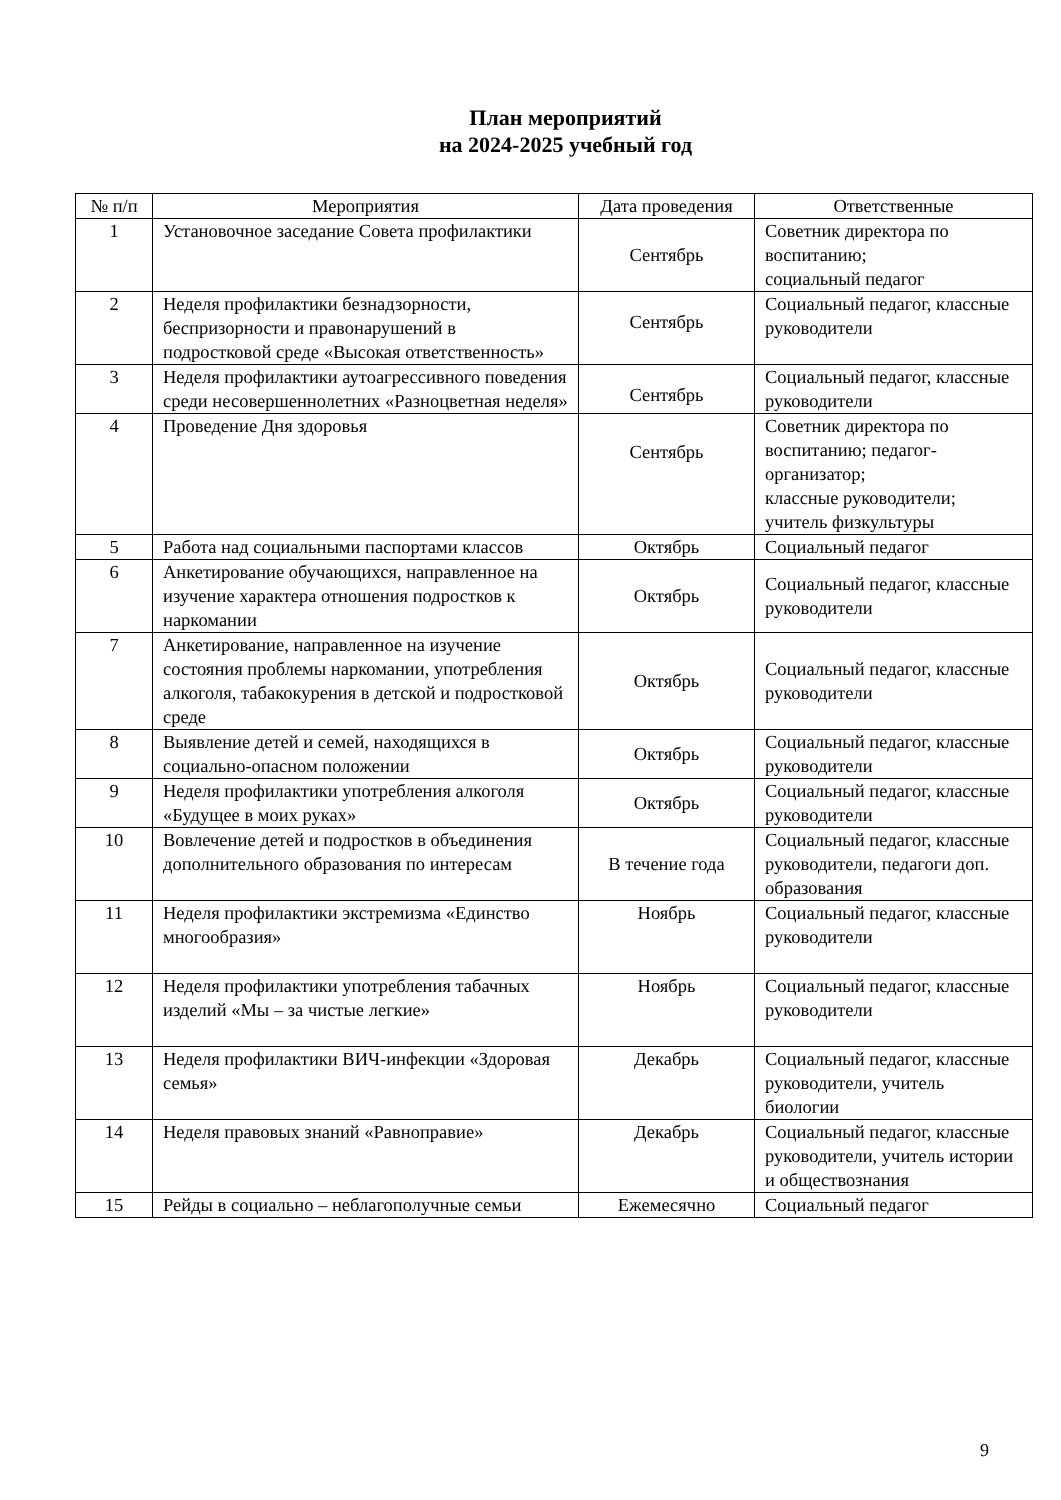План мероприятий
на 2024-2025 учебный год
| № п/п | Мероприятия | Дата проведения | Ответственные |
| --- | --- | --- | --- |
| 1 | Установочное заседание Совета профилактики | Сентябрь | Советник директора по воспитанию; социальный педагог |
| 2 | Неделя профилактики безнадзорности, беспризорности и правонарушений в подростковой среде «Высокая ответственность» | Сентябрь | Социальный педагог, классные руководители |
| 3 | Неделя профилактики аутоагрессивного поведения среди несовершеннолетних «Разноцветная неделя» | Сентябрь | Социальный педагог, классные руководители |
| 4 | Проведение Дня здоровья | Сентябрь | Советник директора по воспитанию; педагог-организатор; классные руководители; учитель физкультуры |
| 5 | Работа над социальными паспортами классов | Октябрь | Социальный педагог |
| 6 | Анкетирование обучающихся, направленное на изучение характера отношения подростков к наркомании | Октябрь | Социальный педагог, классные руководители |
| 7 | Анкетирование, направленное на изучение состояния проблемы наркомании, употребления алкоголя, табакокурения в детской и подростковой среде | Октябрь | Социальный педагог, классные руководители |
| 8 | Выявление детей и семей, находящихся в социально-опасном положении | Октябрь | Социальный педагог, классные руководители |
| 9 | Неделя профилактики употребления алкоголя «Будущее в моих руках» | Октябрь | Социальный педагог, классные руководители |
| 10 | Вовлечение детей и подростков в объединения дополнительного образования по интересам | В течение года | Социальный педагог, классные руководители, педагоги доп. образования |
| 11 | Неделя профилактики экстремизма «Единство многообразия» | Ноябрь | Социальный педагог, классные руководители |
| 12 | Неделя профилактики употребления табачных изделий «Мы – за чистые легкие» | Ноябрь | Социальный педагог, классные руководители |
| 13 | Неделя профилактики ВИЧ-инфекции «Здоровая семья» | Декабрь | Социальный педагог, классные руководители, учитель биологии |
| 14 | Неделя правовых знаний «Равноправие» | Декабрь | Социальный педагог, классные руководители, учитель истории и обществознания |
| 15 | Рейды в социально – неблагополучные семьи | Ежемесячно | Социальный педагог |
9